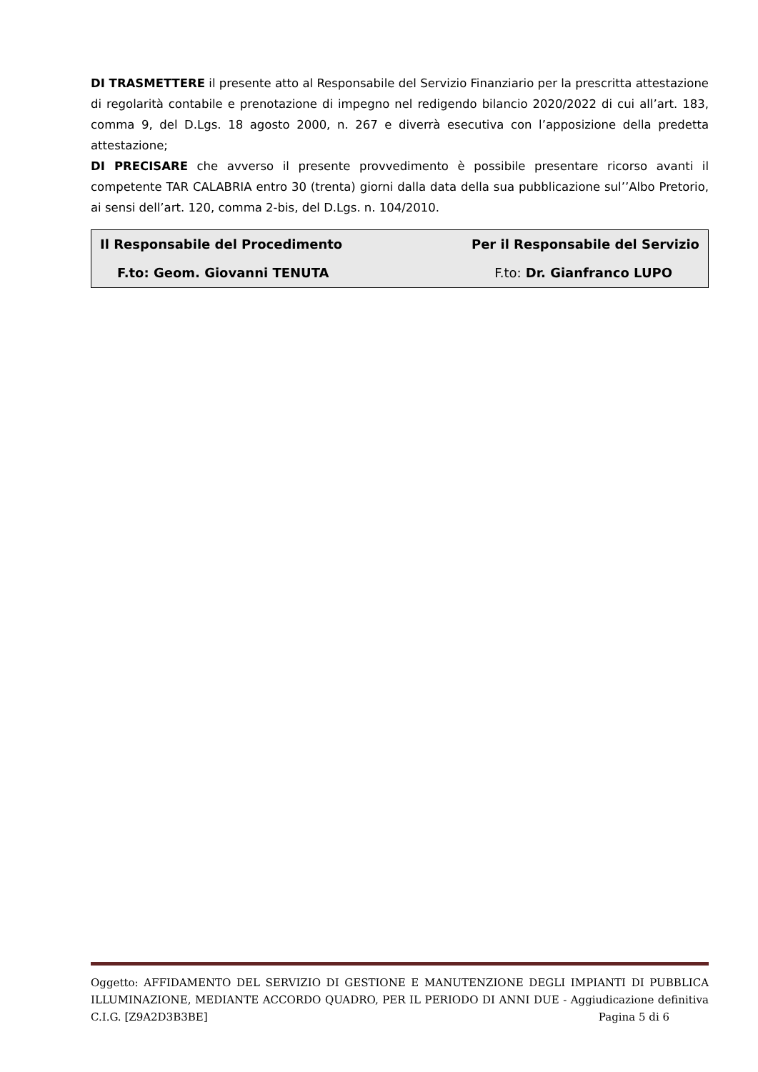DI TRASMETTERE il presente atto al Responsabile del Servizio Finanziario per la prescritta attestazione di regolarità contabile e prenotazione di impegno nel redigendo bilancio 2020/2022 di cui all’art. 183, comma 9, del D.Lgs. 18 agosto 2000, n. 267 e diverrà esecutiva con l’apposizione della predetta attestazione;
DI PRECISARE che avverso il presente provvedimento è possibile presentare ricorso avanti il competente TAR CALABRIA entro 30 (trenta) giorni dalla data della sua pubblicazione sul’’Albo Pretorio, ai sensi dell’art. 120, comma 2-bis, del D.Lgs. n. 104/2010.
| Il Responsabile del Procedimento | Per il Responsabile del Servizio |
| F.to: Geom. Giovanni TENUTA | F.to: Dr. Gianfranco LUPO |
Oggetto: AFFIDAMENTO DEL SERVIZIO DI GESTIONE E MANUTENZIONE DEGLI IMPIANTI DI PUBBLICA ILLUMINAZIONE, MEDIANTE ACCORDO QUADRO, PER IL PERIODO DI ANNI DUE - Aggiudicazione definitiva C.I.G. [Z9A2D3B3BE] Pagina 5 di 6